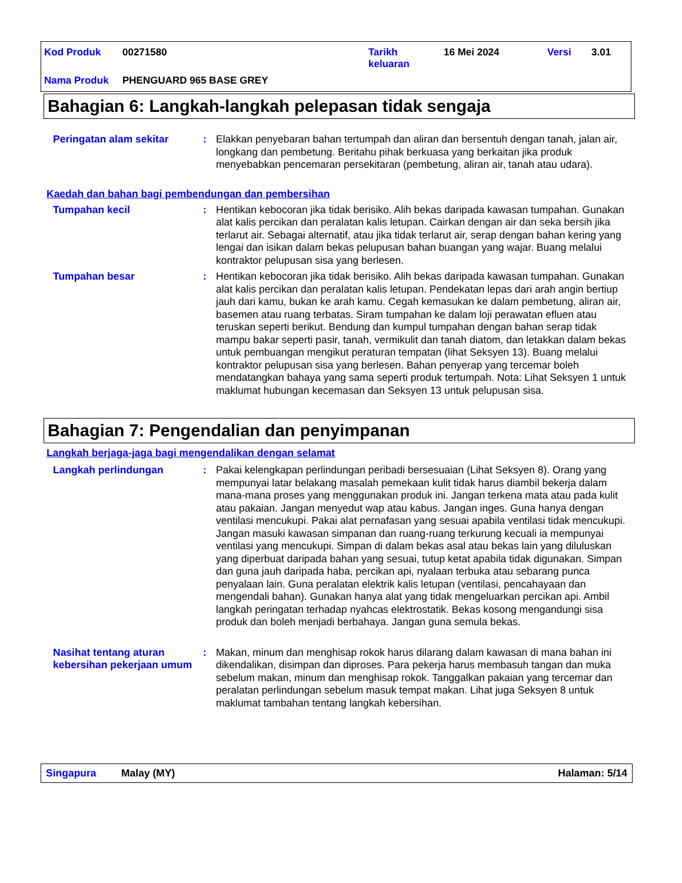| Kod Produk | 00271580 | Tarikh keluaran | 16 Mei 2024 | Versi | 3.01 |
| Nama Produk | PHENGUARD 965 BASE GREY | | | | |
Bahagian 6: Langkah-langkah pelepasan tidak sengaja
Peringatan alam sekitar : Elakkan penyebaran bahan tertumpah dan aliran dan bersentuh dengan tanah, jalan air, longkang dan pembetung. Beritahu pihak berkuasa yang berkaitan jika produk menyebabkan pencemaran persekitaran (pembetung, aliran air, tanah atau udara).
Kaedah dan bahan bagi pembendungan dan pembersihan
Tumpahan kecil : Hentikan kebocoran jika tidak berisiko. Alih bekas daripada kawasan tumpahan. Gunakan alat kalis percikan dan peralatan kalis letupan. Cairkan dengan air dan seka bersih jika terlarut air. Sebagai alternatif, atau jika tidak terlarut air, serap dengan bahan kering yang lengai dan isikan dalam bekas pelupusan bahan buangan yang wajar. Buang melalui kontraktor pelupusan sisa yang berlesen.
Tumpahan besar : Hentikan kebocoran jika tidak berisiko. Alih bekas daripada kawasan tumpahan. Gunakan alat kalis percikan dan peralatan kalis letupan. Pendekatan lepas dari arah angin bertiup jauh dari kamu, bukan ke arah kamu. Cegah kemasukan ke dalam pembetung, aliran air, basemen atau ruang terbatas. Siram tumpahan ke dalam loji perawatan efluen atau teruskan seperti berikut. Bendung dan kumpul tumpahan dengan bahan serap tidak mampu bakar seperti pasir, tanah, vermikulit dan tanah diatom, dan letakkan dalam bekas untuk pembuangan mengikut peraturan tempatan (lihat Seksyen 13). Buang melalui kontraktor pelupusan sisa yang berlesen. Bahan penyerap yang tercemar boleh mendatangkan bahaya yang sama seperti produk tertumpah. Nota: Lihat Seksyen 1 untuk maklumat hubungan kecemasan dan Seksyen 13 untuk pelupusan sisa.
Bahagian 7: Pengendalian dan penyimpanan
Langkah berjaga-jaga bagi mengendalikan dengan selamat
Langkah perlindungan : Pakai kelengkapan perlindungan peribadi bersesuaian (Lihat Seksyen 8). Orang yang mempunyai latar belakang masalah pemekaan kulit tidak harus diambil bekerja dalam mana-mana proses yang menggunakan produk ini. Jangan terkena mata atau pada kulit atau pakaian. Jangan menyedut wap atau kabus. Jangan inges. Guna hanya dengan ventilasi mencukupi. Pakai alat pernafasan yang sesuai apabila ventilasi tidak mencukupi. Jangan masuki kawasan simpanan dan ruang-ruang terkurung kecuali ia mempunyai ventilasi yang mencukupi. Simpan di dalam bekas asal atau bekas lain yang diluluskan yang diperbuat daripada bahan yang sesuai, tutup ketat apabila tidak digunakan. Simpan dan guna jauh daripada haba, percikan api, nyalaan terbuka atau sebarang punca penyalaan lain. Guna peralatan elektrik kalis letupan (ventilasi, pencahayaan dan mengendali bahan). Gunakan hanya alat yang tidak mengeluarkan percikan api. Ambil langkah peringatan terhadap nyahcas elektrostatik. Bekas kosong mengandungi sisa produk dan boleh menjadi berbahaya. Jangan guna semula bekas.
Nasihat tentang aturan kebersihan pekerjaan umum
: Makan, minum dan menghisap rokok harus dilarang dalam kawasan di mana bahan ini dikendalikan, disimpan dan diproses. Para pekerja harus membasuh tangan dan muka sebelum makan, minum dan menghisap rokok. Tanggalkan pakaian yang tercemar dan peralatan perlindungan sebelum masuk tempat makan. Lihat juga Seksyen 8 untuk maklumat tambahan tentang langkah kebersihan.
Singapura Malay (MY) Halaman: 5/14